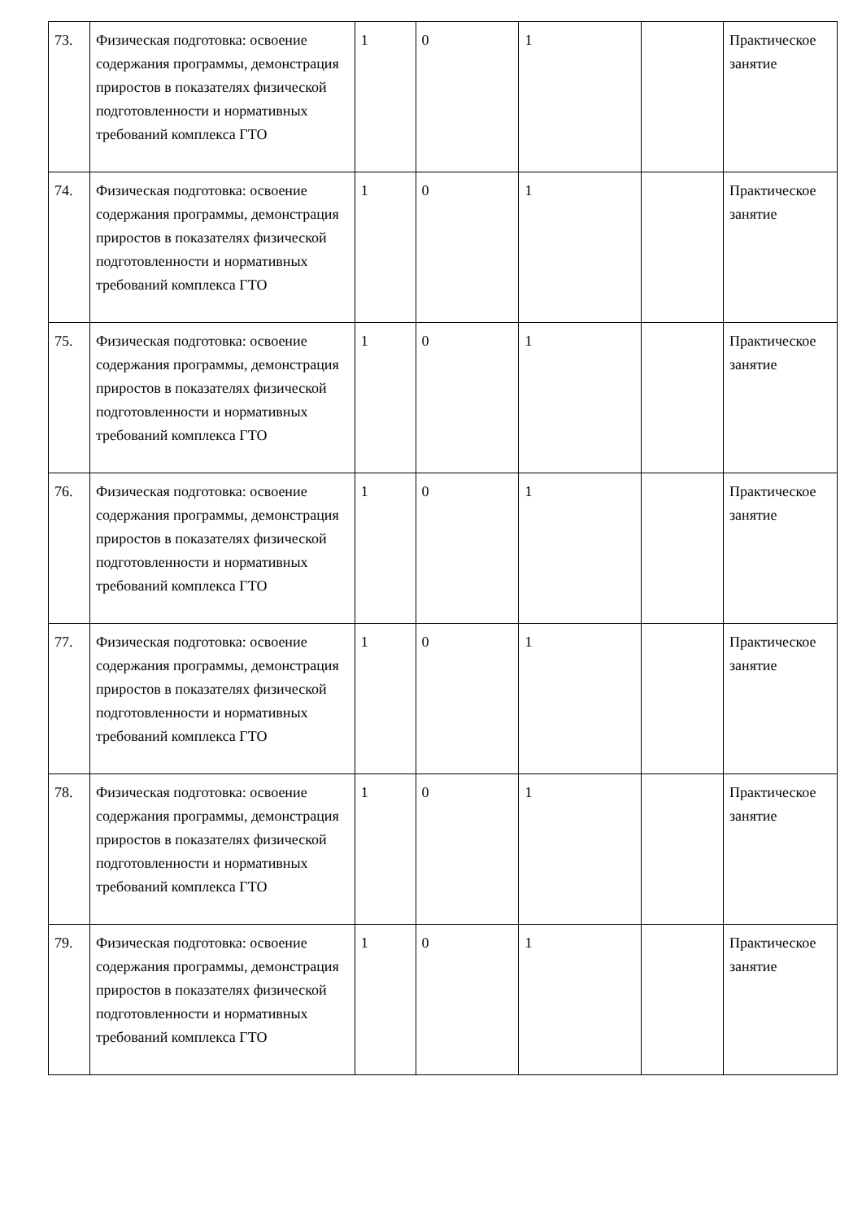| 73. | Физическая подготовка: освоение содержания программы, демонстрация приростов в показателях физической подготовленности и нормативных требований комплекса ГТО | 1 | 0 | 1 | | Практическое занятие |
| 74. | Физическая подготовка: освоение содержания программы, демонстрация приростов в показателях физической подготовленности и нормативных требований комплекса ГТО | 1 | 0 | 1 | | Практическое занятие |
| 75. | Физическая подготовка: освоение содержания программы, демонстрация приростов в показателях физической подготовленности и нормативных требований комплекса ГТО | 1 | 0 | 1 | | Практическое занятие |
| 76. | Физическая подготовка: освоение содержания программы, демонстрация приростов в показателях физической подготовленности и нормативных требований комплекса ГТО | 1 | 0 | 1 | | Практическое занятие |
| 77. | Физическая подготовка: освоение содержания программы, демонстрация приростов в показателях физической подготовленности и нормативных требований комплекса ГТО | 1 | 0 | 1 | | Практическое занятие |
| 78. | Физическая подготовка: освоение содержания программы, демонстрация приростов в показателях физической подготовленности и нормативных требований комплекса ГТО | 1 | 0 | 1 | | Практическое занятие |
| 79. | Физическая подготовка: освоение содержания программы, демонстрация приростов в показателях физической подготовленности и нормативных требований комплекса ГТО | 1 | 0 | 1 | | Практическое занятие |